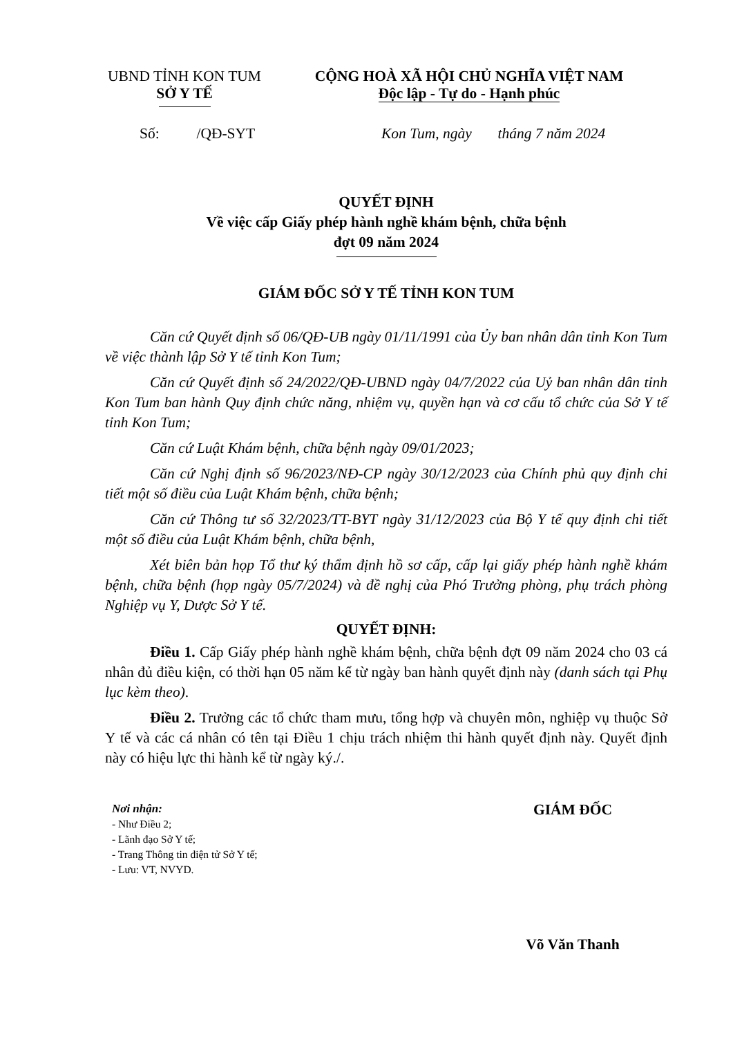UBND TỈNH KON TUM
SỞ Y TẾ
CỘNG HOÀ XÃ HỘI CHỦ NGHĨA VIỆT NAM
Độc lập - Tự do - Hạnh phúc
Số: /QĐ-SYT Kon Tum, ngày tháng 7 năm 2024
QUYẾT ĐỊNH
Về việc cấp Giấy phép hành nghề khám bệnh, chữa bệnh
đợt 09 năm 2024
GIÁM ĐỐC SỞ Y TẾ TỈNH KON TUM
Căn cứ Quyết định số 06/QĐ-UB ngày 01/11/1991 của Ủy ban nhân dân tỉnh Kon Tum về việc thành lập Sở Y tế tỉnh Kon Tum;
Căn cứ Quyết định số 24/2022/QĐ-UBND ngày 04/7/2022 của Uỷ ban nhân dân tỉnh Kon Tum ban hành Quy định chức năng, nhiệm vụ, quyền hạn và cơ cấu tổ chức của Sở Y tế tỉnh Kon Tum;
Căn cứ Luật Khám bệnh, chữa bệnh ngày 09/01/2023;
Căn cứ Nghị định số 96/2023/NĐ-CP ngày 30/12/2023 của Chính phủ quy định chi tiết một số điều của Luật Khám bệnh, chữa bệnh;
Căn cứ Thông tư số 32/2023/TT-BYT ngày 31/12/2023 của Bộ Y tế quy định chi tiết một số điều của Luật Khám bệnh, chữa bệnh,
Xét biên bản họp Tổ thư ký thẩm định hồ sơ cấp, cấp lại giấy phép hành nghề khám bệnh, chữa bệnh (họp ngày 05/7/2024) và đề nghị của Phó Trưởng phòng, phụ trách phòng Nghiệp vụ Y, Dược Sở Y tế.
QUYẾT ĐỊNH:
Điều 1. Cấp Giấy phép hành nghề khám bệnh, chữa bệnh đợt 09 năm 2024 cho 03 cá nhân đủ điều kiện, có thời hạn 05 năm kể từ ngày ban hành quyết định này (danh sách tại Phụ lục kèm theo).
Điều 2. Trưởng các tổ chức tham mưu, tổng hợp và chuyên môn, nghiệp vụ thuộc Sở Y tế và các cá nhân có tên tại Điều 1 chịu trách nhiệm thi hành quyết định này. Quyết định này có hiệu lực thi hành kể từ ngày ký./.
Nơi nhận:
- Như Điều 2;
- Lãnh đạo Sở Y tế;
- Trang Thông tin điện tử Sở Y tế;
- Lưu: VT, NVYD.
GIÁM ĐỐC
Võ Văn Thanh